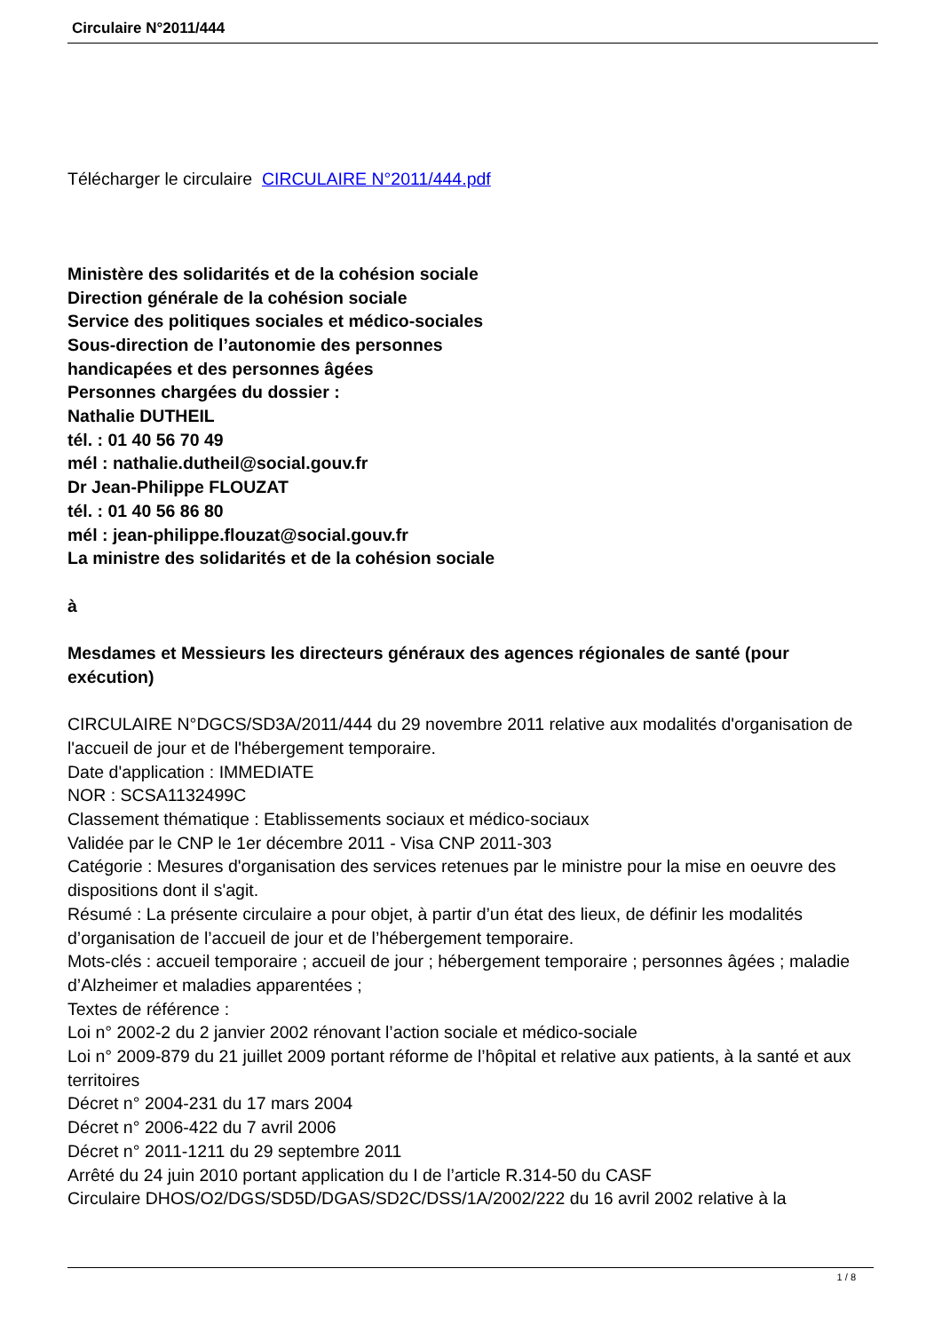Circulaire N°2011/444
Télécharger le circulaire CIRCULAIRE N°2011/444.pdf
Ministère des solidarités et de la cohésion sociale
Direction générale de la cohésion sociale
Service des politiques sociales et médico-sociales
Sous-direction de l’autonomie des personnes
handicapées et des personnes âgées
Personnes chargées du dossier :
Nathalie DUTHEIL
tél. : 01 40 56 70 49
mél : nathalie.dutheil@social.gouv.fr
Dr Jean-Philippe FLOUZAT
tél. : 01 40 56 86 80
mél : jean-philippe.flouzat@social.gouv.fr
La ministre des solidarités et de la cohésion sociale
à
Mesdames et Messieurs les directeurs généraux des agences régionales de santé (pour exécution)
CIRCULAIRE N°DGCS/SD3A/2011/444 du 29 novembre 2011 relative aux modalités d'organisation de l'accueil de jour et de l'hébergement temporaire.
Date d'application : IMMEDIATE
NOR : SCSA1132499C
Classement thématique : Etablissements sociaux et médico-sociaux
Validée par le CNP le 1er décembre 2011 - Visa CNP 2011-303
Catégorie : Mesures d'organisation des services retenues par le ministre pour la mise en oeuvre des dispositions dont il s'agit.
Résumé : La présente circulaire a pour objet, à partir d’un état des lieux, de définir les modalités d’organisation de l’accueil de jour et de l’hébergement temporaire.
Mots-clés : accueil temporaire ; accueil de jour ; hébergement temporaire ; personnes âgées ; maladie d’Alzheimer et maladies apparentées ;
Textes de référence :
Loi n° 2002-2 du 2 janvier 2002 rénovant l’action sociale et médico-sociale
Loi n° 2009-879 du 21 juillet 2009 portant réforme de l’hôpital et relative aux patients, à la santé et aux territoires
Décret n° 2004-231 du 17 mars 2004
Décret n° 2006-422 du 7 avril 2006
Décret n° 2011-1211 du 29 septembre 2011
Arrêté du 24 juin 2010 portant application du I de l’article R.314-50 du CASF
Circulaire DHOS/O2/DGS/SD5D/DGAS/SD2C/DSS/1A/2002/222 du 16 avril 2002 relative à la
1 / 8